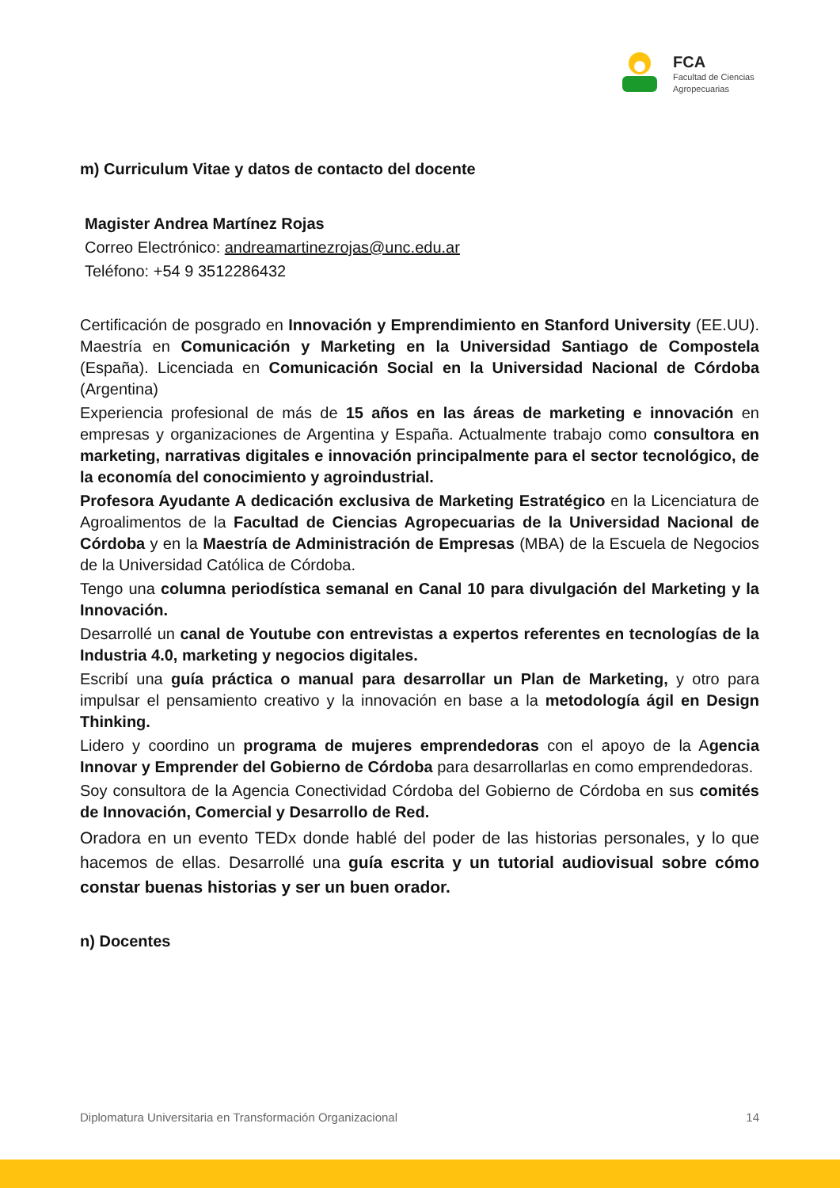FCA
Facultad de Ciencias
Agropecuarias
m) Curriculum Vitae y datos de contacto del docente
Magister Andrea Martínez Rojas
Correo Electrónico: andreamartinezrojas@unc.edu.ar
Teléfono: +54 9 3512286432
Certificación de posgrado en Innovación y Emprendimiento en Stanford University (EE.UU). Maestría en Comunicación y Marketing en la Universidad Santiago de Compostela (España). Licenciada en Comunicación Social en la Universidad Nacional de Córdoba (Argentina)
Experiencia profesional de más de 15 años en las áreas de marketing e innovación en empresas y organizaciones de Argentina y España. Actualmente trabajo como consultora en marketing, narrativas digitales e innovación principalmente para el sector tecnológico, de la economía del conocimiento y agroindustrial.
Profesora Ayudante A dedicación exclusiva de Marketing Estratégico en la Licenciatura de Agroalimentos de la Facultad de Ciencias Agropecuarias de la Universidad Nacional de Córdoba y en la Maestría de Administración de Empresas (MBA) de la Escuela de Negocios de la Universidad Católica de Córdoba.
Tengo una columna periodística semanal en Canal 10 para divulgación del Marketing y la Innovación.
Desarrollé un canal de Youtube con entrevistas a expertos referentes en tecnologías de la Industria 4.0, marketing y negocios digitales.
Escribí una guía práctica o manual para desarrollar un Plan de Marketing, y otro para impulsar el pensamiento creativo y la innovación en base a la metodología ágil en Design Thinking.
Lidero y coordino un programa de mujeres emprendedoras con el apoyo de la Agencia Innovar y Emprender del Gobierno de Córdoba para desarrollarlas en como emprendedoras.
Soy consultora de la Agencia Conectividad Córdoba del Gobierno de Córdoba en sus comités de Innovación, Comercial y Desarrollo de Red.
Oradora en un evento TEDx donde hablé del poder de las historias personales, y lo que hacemos de ellas. Desarrollé una guía escrita y un tutorial audiovisual sobre cómo constar buenas historias y ser un buen orador.
n) Docentes
Diplomatura Universitaria en Transformación Organizacional 14